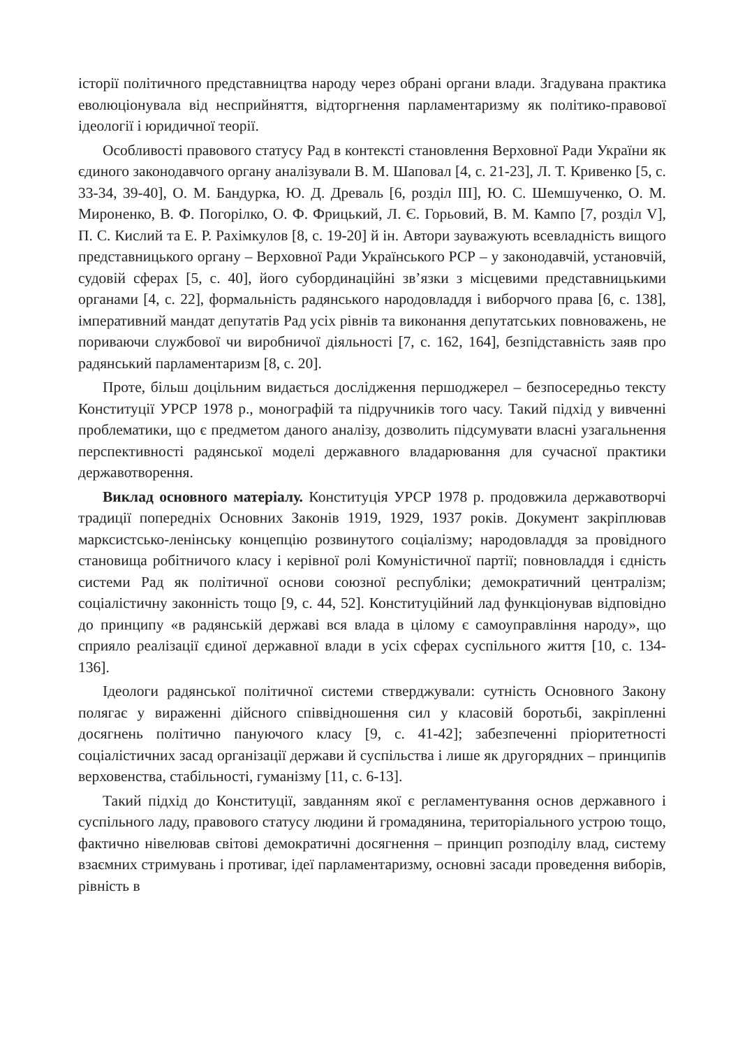історії політичного представництва народу через обрані органи влади. Згадувана практика еволюціонувала від несприйняття, відторгнення парламентаризму як політико-правової ідеології і юридичної теорії.
Особливості правового статусу Рад в контексті становлення Верховної Ради України як єдиного законодавчого органу аналізували В. М. Шаповал [4, с. 21-23], Л. Т. Кривенко [5, с. 33-34, 39-40], О. М. Бандурка, Ю. Д. Древаль [6, розділ ІІІ], Ю. С. Шемшученко, О. М. Мироненко, В. Ф. Погорілко, О. Ф. Фрицький, Л. Є. Горьовий, В. М. Кампо [7, розділ V], П. С. Кислий та Е. Р. Рахімкулов [8, с. 19-20] й ін. Автори зауважують всевладність вищого представницького органу – Верховної Ради Українського РСР – у законодавчій, установчій, судовій сферах [5, с. 40], його субординаційні зв’язки з місцевими представницькими органами [4, с. 22], формальність радянського народовладдя і виборчого права [6, с. 138], імперативний мандат депутатів Рад усіх рівнів та виконання депутатських повноважень, не пориваючи службової чи виробничої діяльності [7, с. 162, 164], безпідставність заяв про радянський парламентаризм [8, с. 20].
Проте, більш доцільним видається дослідження першоджерел – безпосередньо тексту Конституції УРСР 1978 р., монографій та підручників того часу. Такий підхід у вивченні проблематики, що є предметом даного аналізу, дозволить підсумувати власні узагальнення перспективності радянської моделі державного владарювання для сучасної практики державотворення.
Виклад основного матеріалу. Конституція УРСР 1978 р. продовжила державотворчі традиції попередніх Основних Законів 1919, 1929, 1937 років. Документ закріплював марксистсько-ленінську концепцію розвинутого соціалізму; народовладдя за провідного становища робітничого класу і керівної ролі Комуністичної партії; повновладдя і єдність системи Рад як політичної основи союзної республіки; демократичний централізм; соціалістичну законність тощо [9, с. 44, 52]. Конституційний лад функціонував відповідно до принципу «в радянській державі вся влада в цілому є самоуправління народу», що сприяло реалізації єдиної державної влади в усіх сферах суспільного життя [10, с. 134-136].
Ідеологи радянської політичної системи стверджували: сутність Основного Закону полягає у вираженні дійсного співвідношення сил у класовій боротьбі, закріпленні досягнень політично пануючого класу [9, с. 41-42]; забезпеченні пріоритетності соціалістичних засад організації держави й суспільства і лише як другорядних – принципів верховенства, стабільності, гуманізму [11, с. 6-13].
Такий підхід до Конституції, завданням якої є регламентування основ державного і суспільного ладу, правового статусу людини й громадянина, територіального устрою тощо, фактично нівелював світові демократичні досягнення – принцип розподілу влад, систему взаємних стримувань і противаг, ідеї парламентаризму, основні засади проведення виборів, рівність в